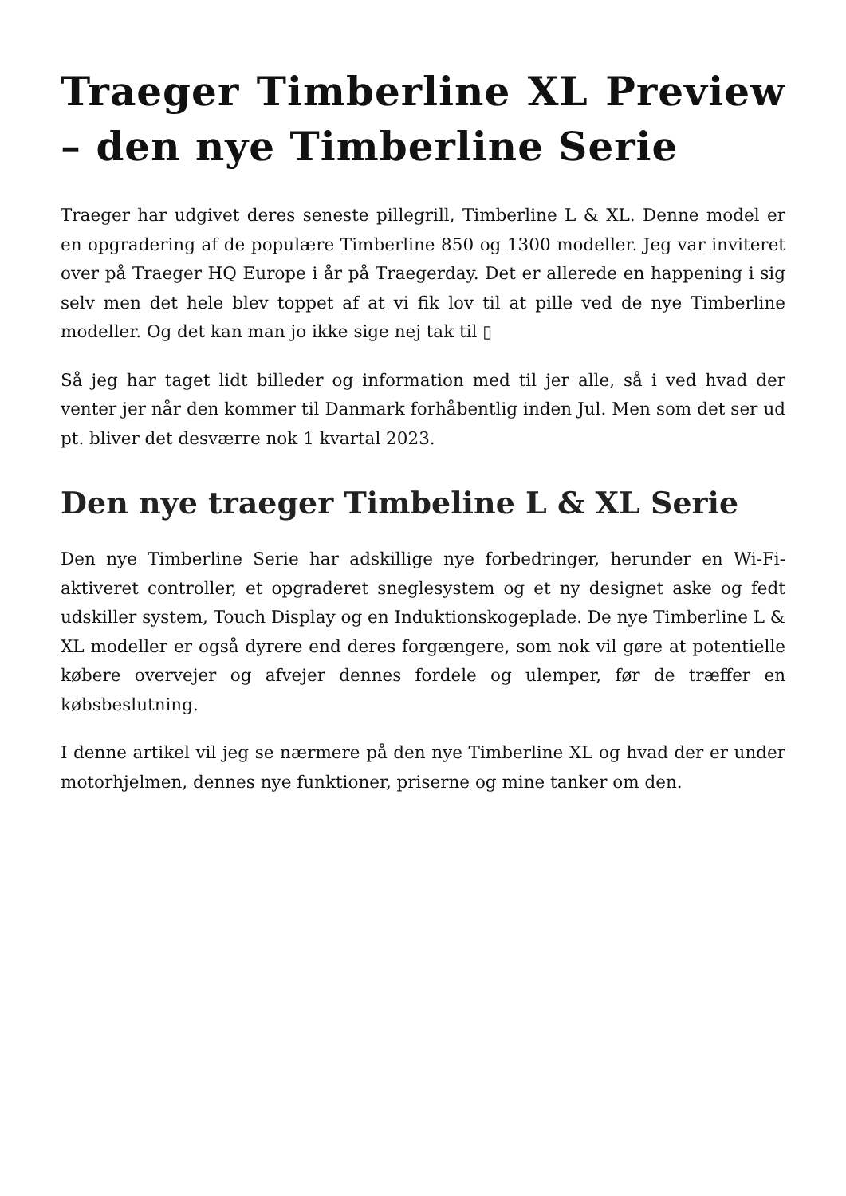Traeger Timberline XL Preview – den nye Timberline Serie
Traeger har udgivet deres seneste pillegrill, Timberline L & XL. Denne model er en opgradering af de populære Timberline 850 og 1300 modeller. Jeg var inviteret over på Traeger HQ Europe i år på Traegerday. Det er allerede en happening i sig selv men det hele blev toppet af at vi fik lov til at pille ved de nye Timberline modeller. Og det kan man jo ikke sige nej tak til ▯
Så jeg har taget lidt billeder og information med til jer alle, så i ved hvad der venter jer når den kommer til Danmark forhåbentlig inden Jul. Men som det ser ud pt. bliver det desværre nok 1 kvartal 2023.
Den nye traeger Timbeline L & XL Serie
Den nye Timberline Serie har adskillige nye forbedringer, herunder en Wi-Fi-aktiveret controller, et opgraderet sneglesystem og et ny designet aske og fedt udskiller system, Touch Display og en Induktionskogeplade. De nye Timberline L & XL modeller er også dyrere end deres forgængere, som nok vil gøre at potentielle købere overvejer og afvejer dennes fordele og ulemper, før de træffer en købsbeslutning.
I denne artikel vil jeg se nærmere på den nye Timberline XL og hvad der er under motorhjelmen, dennes nye funktioner, priserne og mine tanker om den.